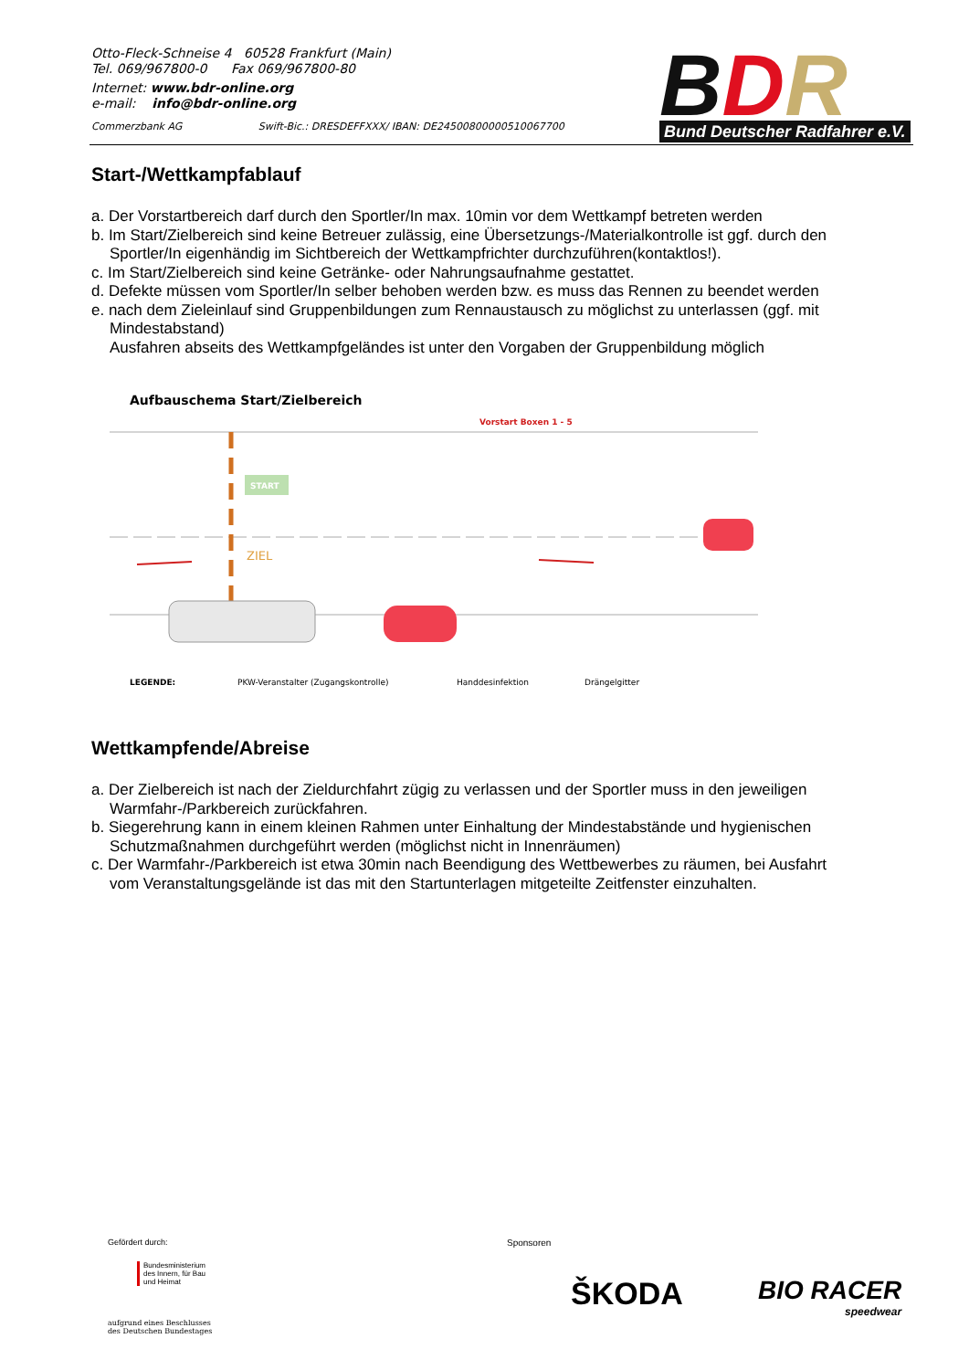Otto-Fleck-Schneise 4 60528 Frankfurt (Main)
Tel. 069/967800-0 Fax 069/967800-80
Internet: www.bdr-online.org
e-mail: info@bdr-online.org
Commerzbank AG Swift-Bic.: DRESDEFFXXX/ IBAN: DE24500800000510067700
BDR
Bund Deutscher Radfahrer e.V.
Start-/Wettkampfablauf
a. Der Vorstartbereich darf durch den Sportler/In max. 10min vor dem Wettkampf betreten werden
b. Im Start/Zielbereich sind keine Betreuer zulässig, eine Übersetzungs-/Materialkontrolle ist ggf. durch den Sportler/In eigenhändig im Sichtbereich der Wettkampfrichter durchzuführen(kontaktlos!).
c. Im Start/Zielbereich sind keine Getränke- oder Nahrungsaufnahme gestattet.
d. Defekte müssen vom Sportler/In selber behoben werden bzw. es muss das Rennen zu beendet werden
e. nach dem Zieleinlauf sind Gruppenbildungen zum Rennaustausch zu möglichst zu unterlassen (ggf. mit Mindestabstand)
Ausfahren abseits des Wettkampfgeländes ist unter den Vorgaben der Gruppenbildung möglich
Aufbauschema Start/Zielbereich
Vorstart Boxen 1 - 5
START
ZIEL
LEGENDE:
PKW-Veranstalter (Zugangskontrolle)
Handdesinfektion
Drängelgitter
Wettkampfende/Abreise
a. Der Zielbereich ist nach der Zieldurchfahrt zügig zu verlassen und der Sportler muss in den jeweiligen Warmfahr-/Parkbereich zurückfahren.
b. Siegerehrung kann in einem kleinen Rahmen unter Einhaltung der Mindestabstände und hygienischen Schutzmaßnahmen durchgeführt werden (möglichst nicht in Innenräumen)
c. Der Warmfahr-/Parkbereich ist etwa 30min nach Beendigung des Wettbewerbes zu räumen, bei Ausfahrt vom Veranstaltungsgelände ist das mit den Startunterlagen mitgeteilte Zeitfenster einzuhalten.
Gefördert durch:
Bundesministerium
des Innern, für Bau
und Heimat
aufgrund eines Beschlusses
des Deutschen Bundestages
Sponsoren
ŠKODA
BIO RACER
speedwear